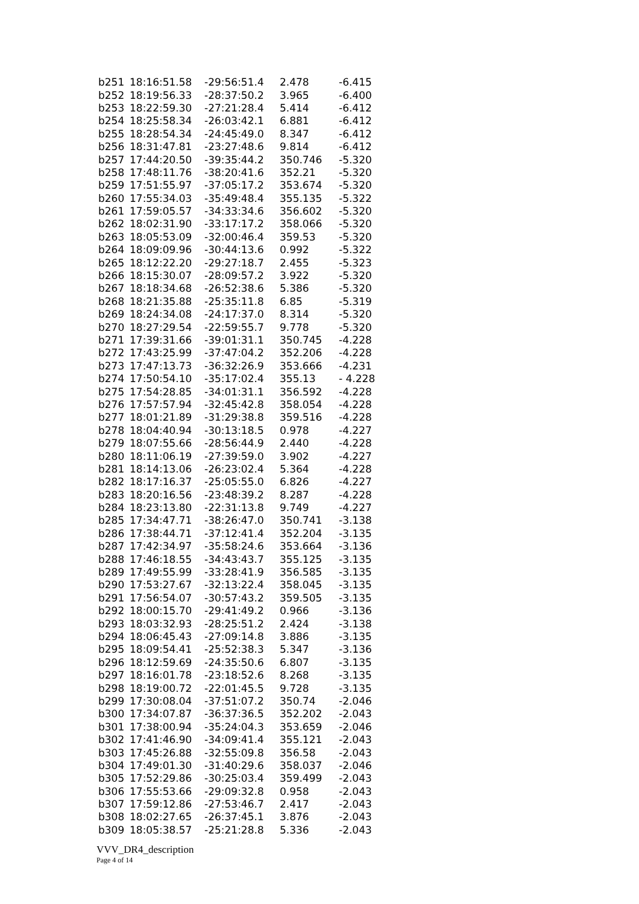| b251 | 18:16:51.58 | -29:56:51.4 | 2.478 | -6.415 |
| b252 | 18:19:56.33 | -28:37:50.2 | 3.965 | -6.400 |
| b253 | 18:22:59.30 | -27:21:28.4 | 5.414 | -6.412 |
| b254 | 18:25:58.34 | -26:03:42.1 | 6.881 | -6.412 |
| b255 | 18:28:54.34 | -24:45:49.0 | 8.347 | -6.412 |
| b256 | 18:31:47.81 | -23:27:48.6 | 9.814 | -6.412 |
| b257 | 17:44:20.50 | -39:35:44.2 | 350.746 | -5.320 |
| b258 | 17:48:11.76 | -38:20:41.6 | 352.21 | -5.320 |
| b259 | 17:51:55.97 | -37:05:17.2 | 353.674 | -5.320 |
| b260 | 17:55:34.03 | -35:49:48.4 | 355.135 | -5.322 |
| b261 | 17:59:05.57 | -34:33:34.6 | 356.602 | -5.320 |
| b262 | 18:02:31.90 | -33:17:17.2 | 358.066 | -5.320 |
| b263 | 18:05:53.09 | -32:00:46.4 | 359.53 | -5.320 |
| b264 | 18:09:09.96 | -30:44:13.6 | 0.992 | -5.322 |
| b265 | 18:12:22.20 | -29:27:18.7 | 2.455 | -5.323 |
| b266 | 18:15:30.07 | -28:09:57.2 | 3.922 | -5.320 |
| b267 | 18:18:34.68 | -26:52:38.6 | 5.386 | -5.320 |
| b268 | 18:21:35.88 | -25:35:11.8 | 6.85 | -5.319 |
| b269 | 18:24:34.08 | -24:17:37.0 | 8.314 | -5.320 |
| b270 | 18:27:29.54 | -22:59:55.7 | 9.778 | -5.320 |
| b271 | 17:39:31.66 | -39:01:31.1 | 350.745 | -4.228 |
| b272 | 17:43:25.99 | -37:47:04.2 | 352.206 | -4.228 |
| b273 | 17:47:13.73 | -36:32:26.9 | 353.666 | -4.231 |
| b274 | 17:50:54.10 | -35:17:02.4 | 355.13 | - 4.228 |
| b275 | 17:54:28.85 | -34:01:31.1 | 356.592 | -4.228 |
| b276 | 17:57:57.94 | -32:45:42.8 | 358.054 | -4.228 |
| b277 | 18:01:21.89 | -31:29:38.8 | 359.516 | -4.228 |
| b278 | 18:04:40.94 | -30:13:18.5 | 0.978 | -4.227 |
| b279 | 18:07:55.66 | -28:56:44.9 | 2.440 | -4.228 |
| b280 | 18:11:06.19 | -27:39:59.0 | 3.902 | -4.227 |
| b281 | 18:14:13.06 | -26:23:02.4 | 5.364 | -4.228 |
| b282 | 18:17:16.37 | -25:05:55.0 | 6.826 | -4.227 |
| b283 | 18:20:16.56 | -23:48:39.2 | 8.287 | -4.228 |
| b284 | 18:23:13.80 | -22:31:13.8 | 9.749 | -4.227 |
| b285 | 17:34:47.71 | -38:26:47.0 | 350.741 | -3.138 |
| b286 | 17:38:44.71 | -37:12:41.4 | 352.204 | -3.135 |
| b287 | 17:42:34.97 | -35:58:24.6 | 353.664 | -3.136 |
| b288 | 17:46:18.55 | -34:43:43.7 | 355.125 | -3.135 |
| b289 | 17:49:55.99 | -33:28:41.9 | 356.585 | -3.135 |
| b290 | 17:53:27.67 | -32:13:22.4 | 358.045 | -3.135 |
| b291 | 17:56:54.07 | -30:57:43.2 | 359.505 | -3.135 |
| b292 | 18:00:15.70 | -29:41:49.2 | 0.966 | -3.136 |
| b293 | 18:03:32.93 | -28:25:51.2 | 2.424 | -3.138 |
| b294 | 18:06:45.43 | -27:09:14.8 | 3.886 | -3.135 |
| b295 | 18:09:54.41 | -25:52:38.3 | 5.347 | -3.136 |
| b296 | 18:12:59.69 | -24:35:50.6 | 6.807 | -3.135 |
| b297 | 18:16:01.78 | -23:18:52.6 | 8.268 | -3.135 |
| b298 | 18:19:00.72 | -22:01:45.5 | 9.728 | -3.135 |
| b299 | 17:30:08.04 | -37:51:07.2 | 350.74 | -2.046 |
| b300 | 17:34:07.87 | -36:37:36.5 | 352.202 | -2.043 |
| b301 | 17:38:00.94 | -35:24:04.3 | 353.659 | -2.046 |
| b302 | 17:41:46.90 | -34:09:41.4 | 355.121 | -2.043 |
| b303 | 17:45:26.88 | -32:55:09.8 | 356.58 | -2.043 |
| b304 | 17:49:01.30 | -31:40:29.6 | 358.037 | -2.046 |
| b305 | 17:52:29.86 | -30:25:03.4 | 359.499 | -2.043 |
| b306 | 17:55:53.66 | -29:09:32.8 | 0.958 | -2.043 |
| b307 | 17:59:12.86 | -27:53:46.7 | 2.417 | -2.043 |
| b308 | 18:02:27.65 | -26:37:45.1 | 3.876 | -2.043 |
| b309 | 18:05:38.57 | -25:21:28.8 | 5.336 | -2.043 |
VVV_DR4_description
Page 4 of 14